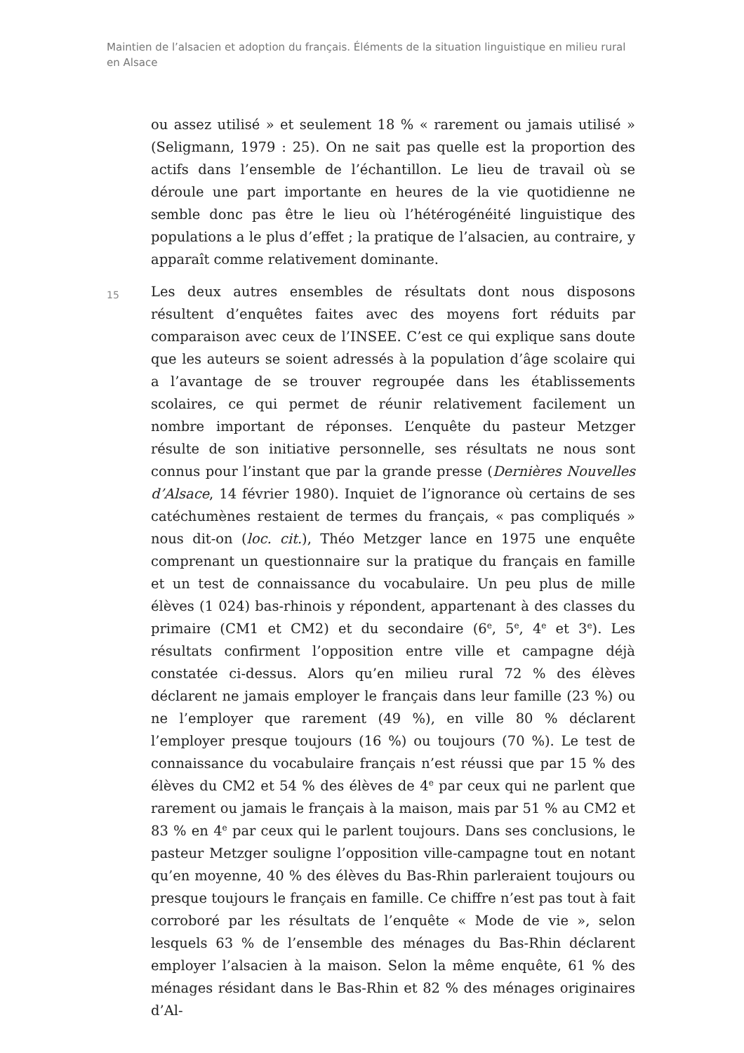Maintien de l’alsacien et adoption du français. Éléments de la situation linguistique en milieu rural en Alsace
ou assez utilisé » et seulement 18 % « rarement ou jamais utilisé » (Seligmann, 1979 : 25). On ne sait pas quelle est la proportion des actifs dans l’ensemble de l’échantillon. Le lieu de travail où se déroule une part importante en heures de la vie quotidienne ne semble donc pas être le lieu où l’hétérogénéité linguistique des populations a le plus d’effet ; la pratique de l’alsacien, au contraire, y apparaît comme relativement dominante.
15
Les deux autres ensembles de résultats dont nous disposons résultent d’enquêtes faites avec des moyens fort réduits par comparaison avec ceux de l’INSEE. C’est ce qui explique sans doute que les auteurs se soient adressés à la population d’âge scolaire qui a l’avantage de se trouver regroupée dans les établissements scolaires, ce qui permet de réunir relativement facilement un nombre important de réponses. L’enquête du pasteur Metzger résulte de son initiative personnelle, ses résultats ne nous sont connus pour l’instant que par la grande presse (Dernières Nouvelles d’Alsace, 14 février 1980). Inquiet de l’ignorance où certains de ses catéchumènes restaient de termes du français, « pas compliqués » nous dit-on (loc. cit.), Théo Metzger lance en 1975 une enquête comprenant un questionnaire sur la pratique du français en famille et un test de connaissance du vocabulaire. Un peu plus de mille élèves (1 024) bas-rhinois y répondent, appartenant à des classes du primaire (CM1 et CM2) et du secondaire (6<sup>e</sup>, 5<sup>e</sup>, 4<sup>e</sup> et 3<sup>e</sup>). Les résultats confirment l’opposition entre ville et campagne déjà constatée ci-dessus. Alors qu’en milieu rural 72 % des élèves déclarent ne jamais employer le français dans leur famille (23 %) ou ne l’employer que rarement (49 %), en ville 80 % déclarent l’employer presque toujours (16 %) ou toujours (70 %). Le test de connaissance du vocabulaire français n’est réussi que par 15 % des élèves du CM2 et 54 % des élèves de 4<sup>e</sup> par ceux qui ne parlent que rarement ou jamais le français à la maison, mais par 51 % au CM2 et 83 % en 4<sup>e</sup> par ceux qui le parlent toujours. Dans ses conclusions, le pasteur Metzger souligne l’opposition ville-campagne tout en notant qu’en moyenne, 40 % des élèves du Bas-Rhin parleraient toujours ou presque toujours le français en famille. Ce chiffre n’est pas tout à fait corroboré par les résultats de l’enquête « Mode de vie », selon lesquels 63 % de l’ensemble des ménages du Bas-Rhin déclarent employer l’alsacien à la maison. Selon la même enquête, 61 % des ménages résidant dans le Bas-Rhin et 82 % des ménages originaires d’Al-